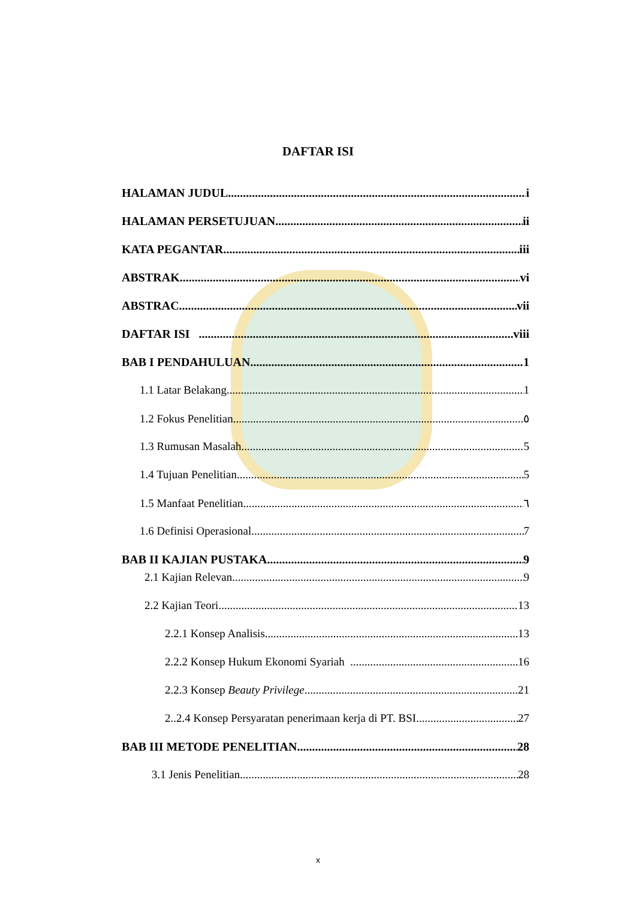DAFTAR ISI
HALAMAN JUDUL i
HALAMAN PERSETUJUAN ii
KATA PEGANTAR iii
ABSTRAK vi
ABSTRAC vii
DAFTAR ISI viii
BAB I PENDAHULUAN 1
1.1 Latar Belakang 1
1.2 Fokus Penelitian ٥
1.3 Rumusan Masalah 5
1.4 Tujuan Penelitian 5
1.5 Manfaat Penelitian ٦
1.6 Definisi Operasional 7
BAB II KAJIAN PUSTAKA 9
2.1 Kajian Relevan 9
2.2 Kajian Teori 13
2.2.1 Konsep Analisis 13
2.2.2 Konsep Hukum Ekonomi Syariah 16
2.2.3 Konsep Beauty Privilege 21
2..2.4 Konsep Persyaratan penerimaan kerja di PT. BSI 27
BAB III METODE PENELITIAN 28
3.1 Jenis Penelitian 28
x